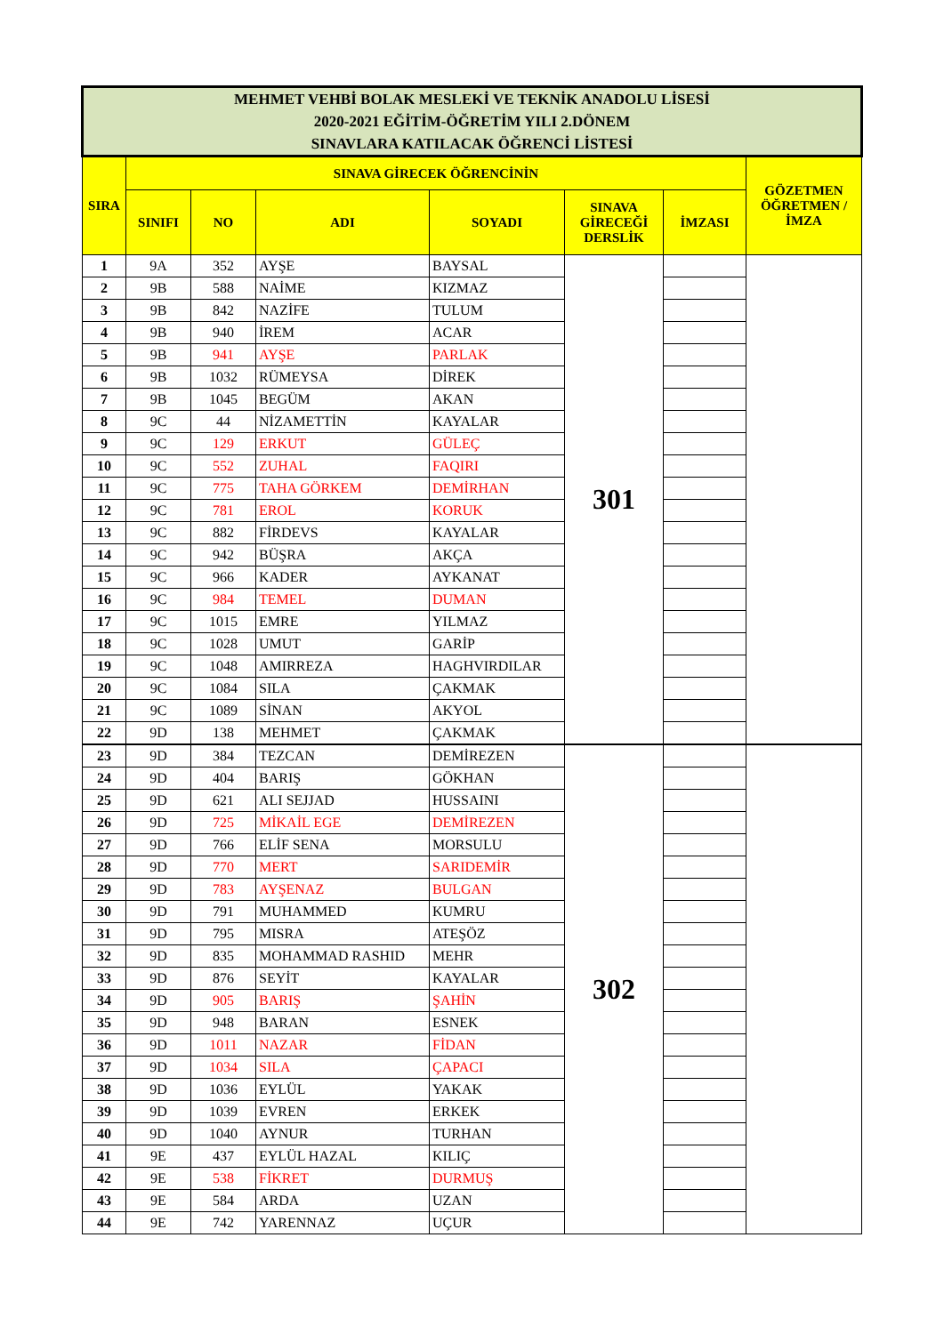| MEHMET VEHBİ BOLAK MESLEKİ VE TEKNİK ANADOLU LİSESİ 2020-2021 EĞİTİM-ÖĞRETİM YILI 2.DÖNEM SINAVLARA KATILACAK ÖĞRENCİ LİSTESİ | | | | | | | |
| SIRA | SINAVA GİRECEK ÖĞRENCİNİN | | | | | | GÖZETMEN ÖĞRETMEN / İMZA |
| | SINIFI | NO | ADI | SOYADI | SINAVA GİRECEĞİ DERSLİK | İMZASI | |
| 1 | 9A | 352 | AYŞE | BAYSAL | 301 | | |
| 2 | 9B | 588 | NAİME | KIZMAZ | | | |
| 3 | 9B | 842 | NAZİFE | TULUM | | | |
| 4 | 9B | 940 | İREM | ACAR | | | |
| 5 | 9B | 941 | AYŞE | PARLAK | | | |
| 6 | 9B | 1032 | RÜMEYSA | DİREK | | | |
| 7 | 9B | 1045 | BEGÜM | AKAN | | | |
| 8 | 9C | 44 | NİZAMETTİN | KAYALAR | | | |
| 9 | 9C | 129 | ERKUT | GÜLEÇ | | | |
| 10 | 9C | 552 | ZUHAL | FAQIRI | | | |
| 11 | 9C | 775 | TAHA GÖRKEM | DEMİRHAN | | | |
| 12 | 9C | 781 | EROL | KORUK | | | |
| 13 | 9C | 882 | FİRDEVS | KAYALAR | | | |
| 14 | 9C | 942 | BÜŞRA | AKÇA | | | |
| 15 | 9C | 966 | KADER | AYKANAT | | | |
| 16 | 9C | 984 | TEMEL | DUMAN | | | |
| 17 | 9C | 1015 | EMRE | YILMAZ | | | |
| 18 | 9C | 1028 | UMUT | GARİP | | | |
| 19 | 9C | 1048 | AMIRREZA | HAGHVIRDILAR | | | |
| 20 | 9C | 1084 | SILA | ÇAKMAK | | | |
| 21 | 9C | 1089 | SİNAN | AKYOL | | | |
| 22 | 9D | 138 | MEHMET | ÇAKMAK | | | |
| 23 | 9D | 384 | TEZCAN | DEMİREZEN | 302 | | |
| 24 | 9D | 404 | BARIŞ | GÖKHAN | | | |
| 25 | 9D | 621 | ALI SEJJAD | HUSSAINI | | | |
| 26 | 9D | 725 | MİKAİL EGE | DEMİREZEN | | | |
| 27 | 9D | 766 | ELİF SENA | MORSULU | | | |
| 28 | 9D | 770 | MERT | SARIDEMİR | | | |
| 29 | 9D | 783 | AYŞENAZ | BULGAN | | | |
| 30 | 9D | 791 | MUHAMMED | KUMRU | | | |
| 31 | 9D | 795 | MISRA | ATEŞÖZ | | | |
| 32 | 9D | 835 | MOHAMMAD RASHID | MEHR | | | |
| 33 | 9D | 876 | SEYİT | KAYALAR | | | |
| 34 | 9D | 905 | BARIŞ | ŞAHİN | | | |
| 35 | 9D | 948 | BARAN | ESNEK | | | |
| 36 | 9D | 1011 | NAZAR | FİDAN | | | |
| 37 | 9D | 1034 | SILA | ÇAPACI | | | |
| 38 | 9D | 1036 | EYLÜL | YAKAK | | | |
| 39 | 9D | 1039 | EVREN | ERKEK | | | |
| 40 | 9D | 1040 | AYNUR | TURHAN | | | |
| 41 | 9E | 437 | EYLÜL HAZAL | KILIÇ | | | |
| 42 | 9E | 538 | FİKRET | DURMUŞ | | | |
| 43 | 9E | 584 | ARDA | UZAN | | | |
| 44 | 9E | 742 | YARENNAZ | UÇUR | | | |